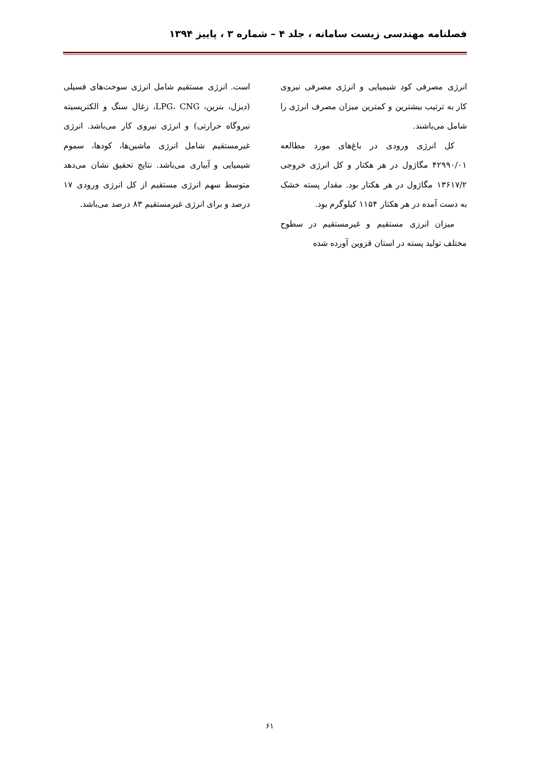فصلنامه مهندسی زیست سامانه ، جلد ۴ – شماره ۳ ، پاییز ۱۳۹۴
انرژی مصرفی کود شیمیایی و انرژی مصرفی نیروی کار به ترتیب بیشترین و کمترین میزان مصرف انرژی را شامل می‌باشند.
کل انرژی ورودی در باغ‌های مورد مطالعه ۴۲۹۹۰/۰۱ مگاژول در هر هکتار و کل انرژی خروجی ۱۳۶۱۷/۲ مگاژول در هر هکتار بود. مقدار پسته خشک به دست آمده در هر هکتار ۱۱۵۴ کیلوگرم بود.
میزان انرزی مستقیم و غیرمستقیم در سطوح مختلف تولید پسته در استان قزوین آورده شده
است. انرژی مستقیم شامل انرژی سوخت‌های فسیلی (دیزل، بنزین، LPG، CNG، زغال سنگ و الکتریسیته نیروگاه حرارتی) و انرژی نیروی کار می‌باشد. انرژی غیرمستقیم شامل انرژی ماشین‌ها، کودها، سموم شیمیایی و آبیاری می‌باشد. نتایج تحقیق نشان می‌دهد متوسط سهم انرژی مستقیم از کل انرژی ورودی ۱۷ درصد و برای انرژی غیرمستقیم ۸۳ درصد می‌باشد.
۶۱